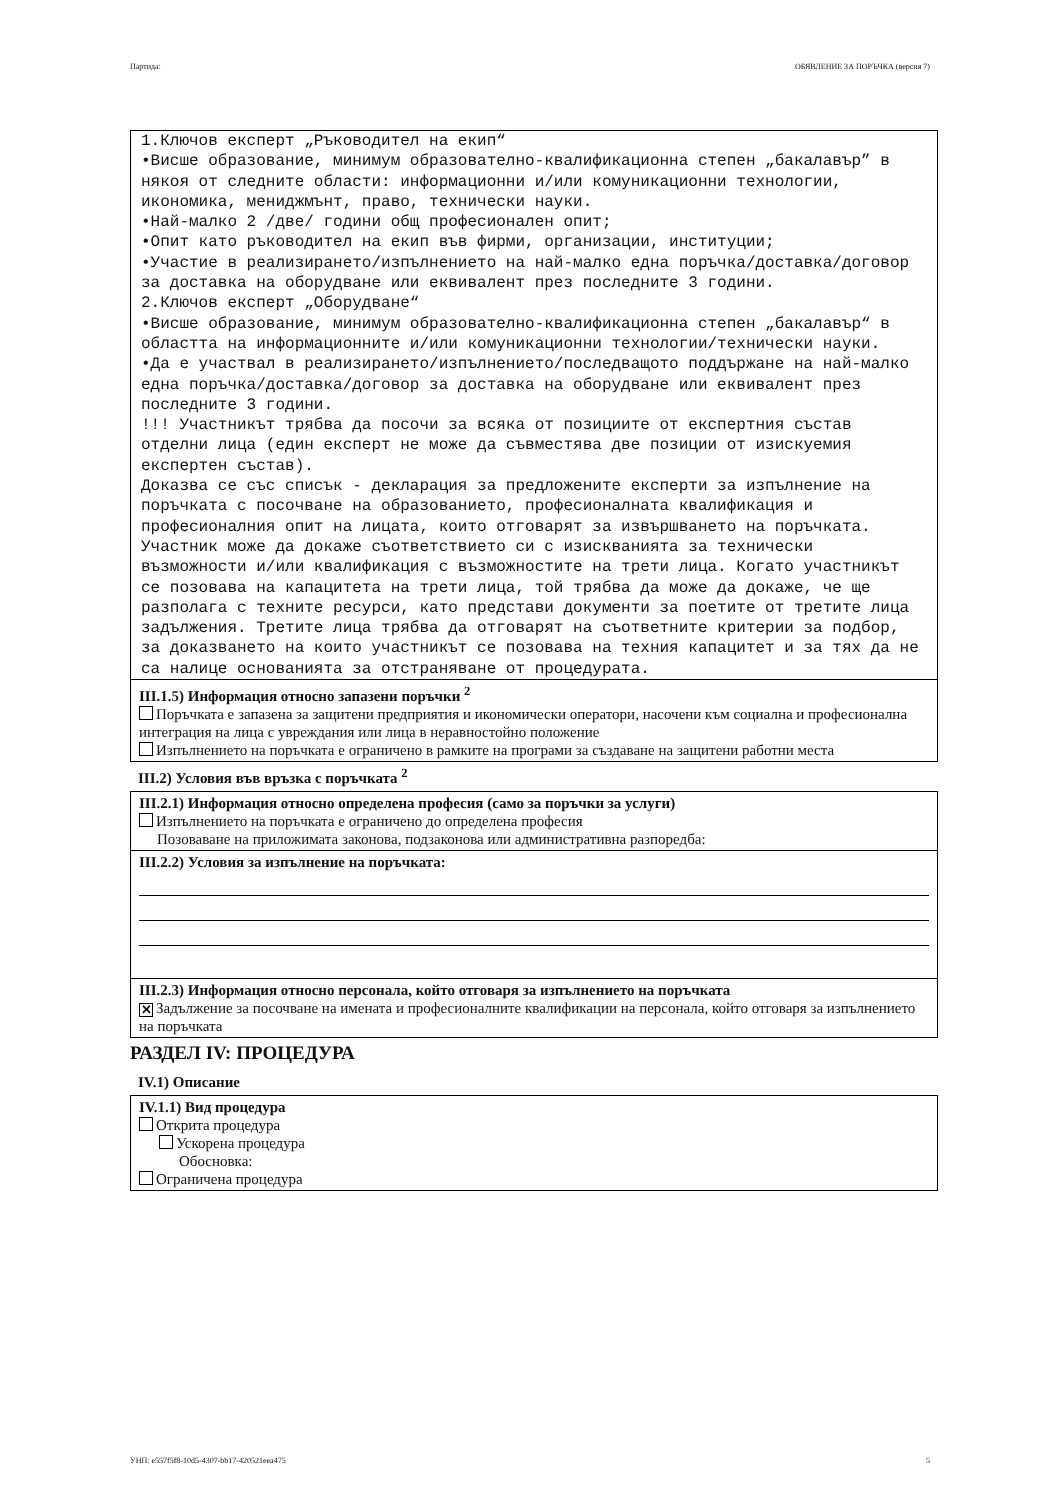Партида: ОБЯВЛЕНИЕ ЗА ПОРЪЧКА (версия 7)
1.Ключов експерт „Ръководител на екип“ •Висше образование, минимум образователно-квалификационна степен „бакалавър” в някоя от следните области: информационни и/или комуникационни технологии, икономика, мениджмънт, право, технически науки. •Най-малко 2 /две/ години общ професионален опит; •Опит като ръководител на екип във фирми, организации, институции; •Участие в реализирането/изпълнението на най-малко една поръчка/доставка/договор за доставка на оборудване или еквивалент през последните 3 години. 2.Ключов експерт „Оборудване“ •Висше образование, минимум образователно-квалификационна степен „бакалавър“ в областта на информационните и/или комуникационни технологии/технически науки. •Да е участвал в реализирането/изпълнението/последващото поддържане на най-малко една поръчка/доставка/договор за доставка на оборудване или еквивалент през последните 3 години. !!! Участникът трябва да посочи за всяка от позициите от експертния състав отделни лица (един експерт не може да съвместява две позиции от изискуемия експертен състав). Доказва се със списък - декларация за предложените експерти за изпълнение на поръчката с посочване на образованието, професионалната квалификация и професионалния опит на лицата, които отговарят за извършването на поръчката. Участник може да докаже съответствието си с изискванията за технически възможности и/или квалификация с възможностите на трети лица. Когато участникът се позовава на капацитета на трети лица, той трябва да може да докаже, че ще разполага с техните ресурси, като представи документи за поетите от третите лица задължения. Третите лица трябва да отговарят на съответните критерии за подбор, за доказването на които участникът се позовава на техния капацитет и за тях да не са налице основанията за отстраняване от процедурата.
III.1.5) Информация относно запазени поръчки <sup>2</sup>
Поръчката е запазена за защитени предприятия и икономически оператори, насочени към социална и професионална интеграция на лица с увреждания или лица в неравностойно положение
Изпълнението на поръчката е ограничено в рамките на програми за създаване на защитени работни места
III.2) Условия във връзка с поръчката <sup>2</sup>
III.2.1) Информация относно определена професия (само за поръчки за услуги)
Изпълнението на поръчката е ограничено до определена професия
Позоваване на приложимата законова, подзаконова или административна разпоредба:
III.2.2) Условия за изпълнение на поръчката:
III.2.3) Информация относно персонала, който отговаря за изпълнението на поръчката
✕ Задължение за посочване на имената и професионалните квалификации на персонала, който отговаря за изпълнението на поръчката
РАЗДЕЛ IV: ПРОЦЕДУРА
IV.1) Описание
IV.1.1) Вид процедура
Открита процедура
Ускорена процедура
Обосновка:
Ограничена процедура
УНП: e557f5f8-10d5-4307-bb17-420521eea475 5